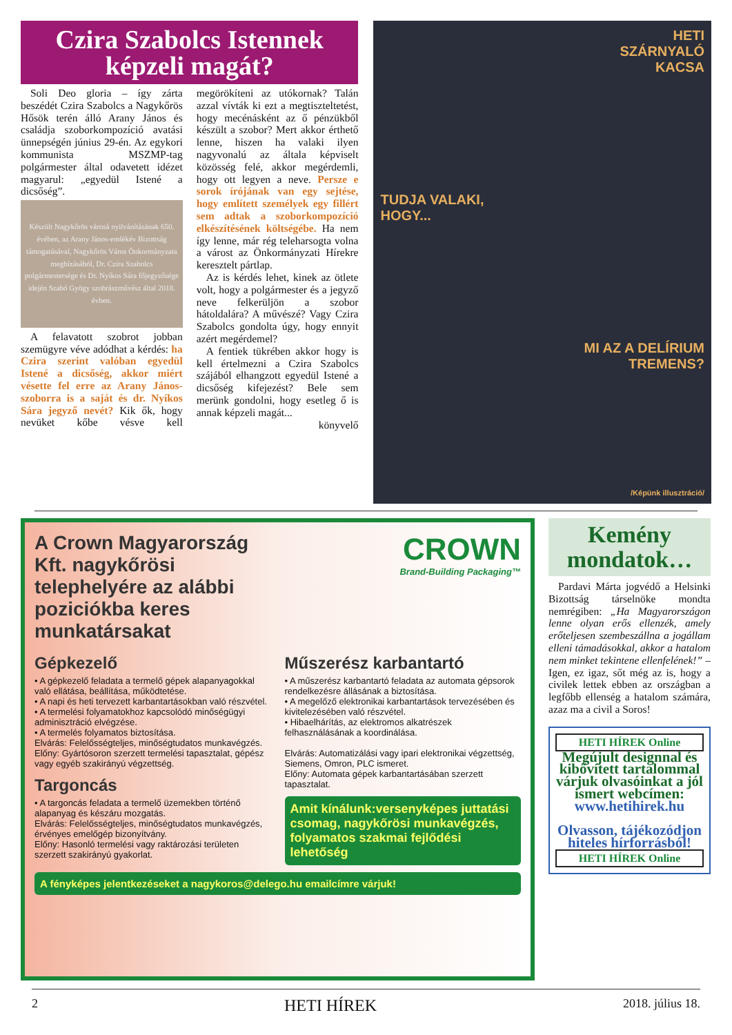Czira Szabolcs Istennek képzeli magát?
Soli Deo gloria – így zárta beszédét Czira Szabolcs a Nagykőrös Hősök terén álló Arany János és családja szoborkompozíció avatási ünnepségén június 29-én. Az egykori kommunista MSZMP-tag polgármester által odavetett idézet magyarul: „egyedül Istené a dicsőség”.
Készült Nagykőrös városá nyilvánításának 650. évében, az Arany János-emlékév Bizottság támogatásával, Nagykőrös Város Önkormányzata megbízásából, Dr. Czira Szabolcs polgármestersége és Dr. Nyíkos Sára főjegyzősége idején Szabó Gyögy szobrászművész által 2018. évben.
A felavatott szobrot jobban szemügyre véve adódhat a kérdés: ha Czira szerint valóban egyedül Istené a dicsőség, akkor miért vésette fel erre az Arany János-szoborra is a saját és dr. Nyíkos Sára jegyző nevét? Kik ők, hogy nevüket kőbe vésve kell megörökíteni az utókornak? Talán azzal vívták ki ezt a megtiszteltetést, hogy mecénásként az ő pénzükből készült a szobor? Mert akkor érthető lenne, hiszen ha valaki ilyen nagyvonalú az általa képviselt közösség felé, akkor megérdemli, hogy ott legyen a neve. Persze e sorok írójának van egy sejtése, hogy említett személyek egy fillért sem adtak a szoborkompozíció elkészítésének költségébe. Ha nem így lenne, már rég teleharsogta volna a várost az Önkormányzati Hírekre keresztelt pártlap.
Az is kérdés lehet, kinek az ötlete volt, hogy a polgármester és a jegyző neve felkerüljön a szobor hátoldalára? A művészé? Vagy Czira Szabolcs gondolta úgy, hogy ennyit azért megérdemel?
A fentiek tükrében akkor hogy is kell értelmezni a Czira Szabolcs szájából elhangzott egyedül Istené a dicsőség kifejezést? Bele sem merünk gondolni, hogy esetleg ő is annak képzeli magát...
könyvelő
HETI
SZÁRNYALÓ
KACSA
TUDJA VALAKI,
HOGY...
MI AZ A DELÍRIUM
TREMENS?
/Képünk illusztráció/
A Crown Magyarország Kft. nagykőrösi telephelyére az alábbi poziciókba keres munkatársakat
CROWN
Brand-Building Packaging™
Gépkezelő
• A gépkezelő feladata a termelő gépek alapanyagokkal való ellátása, beállítása, működtetése.
• A napi és heti tervezett karbantartásokban való részvétel.
• A termelési folyamatokhoz kapcsolódó minőségügyi adminisztráció elvégzése.
• A termelés folyamatos biztosítása.
Elvárás: Felelősségteljes, minőségtudatos munkavégzés.
Előny: Gyártósoron szerzett termelési tapasztalat, gépész vagy egyéb szakirányú végzettség.
Targoncás
• A targoncás feladata a termelő üzemekben történő alapanyag és készáru mozgatás.
Elvárás: Felelősségteljes, minőségtudatos munkavégzés, érvényes emelőgép bizonyítvány.
Előny: Hasonló termelési vagy raktározási területen szerzett szakirányú gyakorlat.
Műszerész karbantartó
• A műszerész karbantartó feladata az automata gépsorok rendelkezésre állásának a biztosítása.
• A megelőző elektronikai karbantartások tervezésében és kivitelezésében való részvétel.
• Hibaelhárítás, az elektromos alkatrészek felhasználásának a koordinálása.
Elvárás: Automatizálási vagy ipari elektronikai végzettség, Siemens, Omron, PLC ismeret.
Előny: Automata gépek karbantartásában szerzett tapasztalat.
Amit kínálunk:versenyképes juttatási csomag, nagykőrösi munkavégzés, folyamatos szakmai fejlődési lehetőség
A fényképes jelentkezéseket a nagykoros@delego.hu emailcímre várjuk!
Kemény mondatok…
Pardavi Márta jogvédő a Helsinki Bizottság társelnöke mondta nemrégiben: „Ha Magyarországon lenne olyan erős ellenzék, amely erőteljesen szembeszállna a jogállam elleni támadásokkal, akkor a hatalom nem minket tekintene ellenfelének!” – Igen, ez igaz, sőt még az is, hogy a civilek lettek ebben az országban a legfőbb ellenség a hatalom számára, azaz ma a civil a Soros!
HETI HÍREK Online
Megújult designnal és kibővített tartalommal várjuk olvasóinkat a jól ismert webcímen:
www.hetihirek.hu
Olvasson, tájékozódjon hiteles hírforrásból!
HETI HÍREK Online
2 HETI HÍREK 2018. július 18.